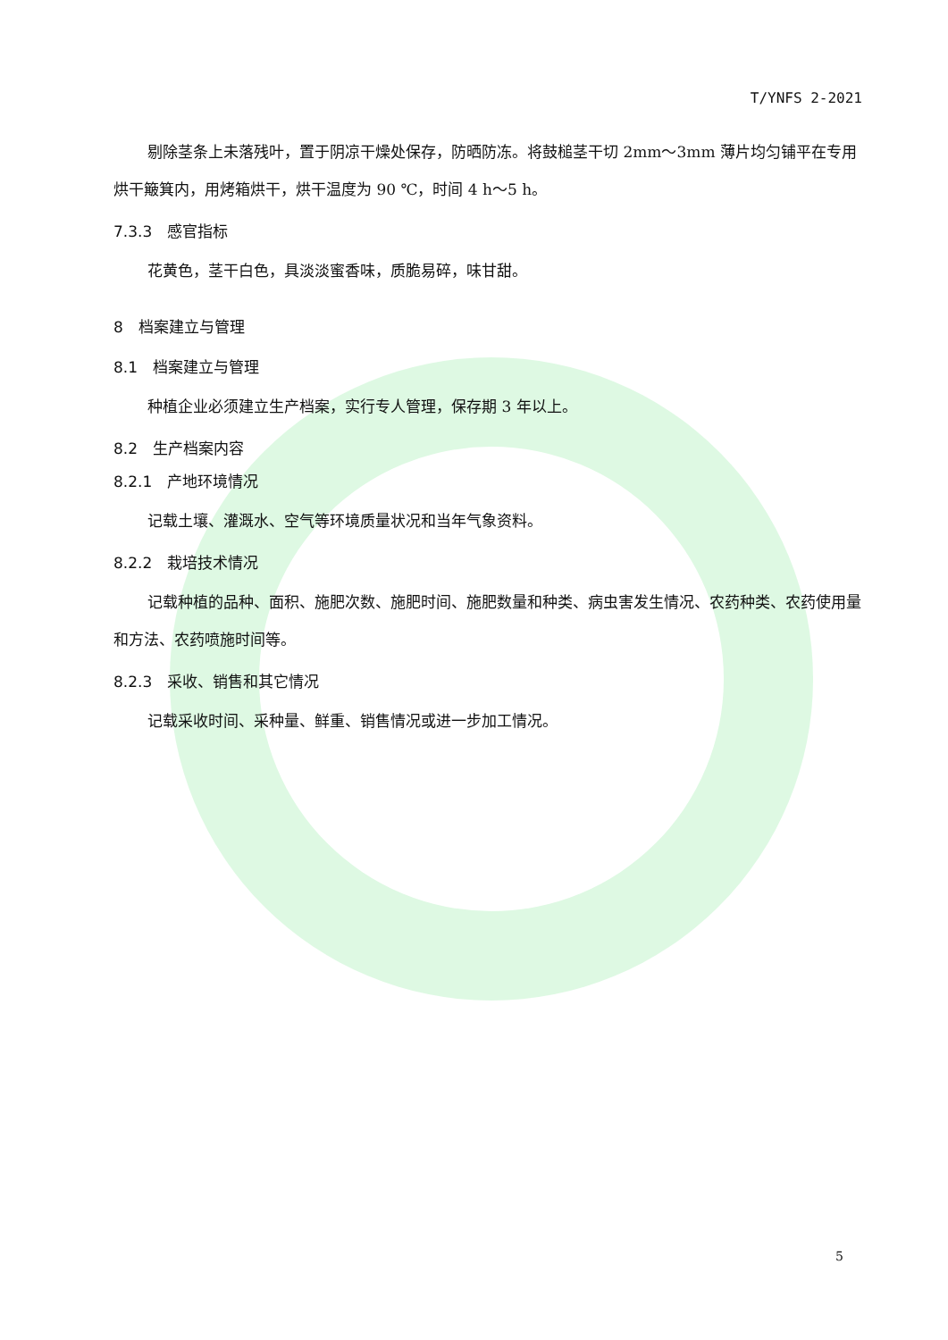T/YNFS 2-2021
剔除茎条上未落残叶，置于阴凉干燥处保存，防晒防冻。将鼓槌茎干切 2mm～3mm 薄片均匀铺平在专用烘干簸箕内，用烤箱烘干，烘干温度为 90 ℃，时间 4 h～5 h。
7.3.3　感官指标
花黄色，茎干白色，具淡淡蜜香味，质脆易碎，味甘甜。
8　档案建立与管理
8.1　档案建立与管理
种植企业必须建立生产档案，实行专人管理，保存期 3 年以上。
8.2　生产档案内容
8.2.1　产地环境情况
记载土壤、灌溉水、空气等环境质量状况和当年气象资料。
8.2.2　栽培技术情况
记载种植的品种、面积、施肥次数、施肥时间、施肥数量和种类、病虫害发生情况、农药种类、农药使用量和方法、农药喷施时间等。
8.2.3　采收、销售和其它情况
记载采收时间、采种量、鲜重、销售情况或进一步加工情况。
5